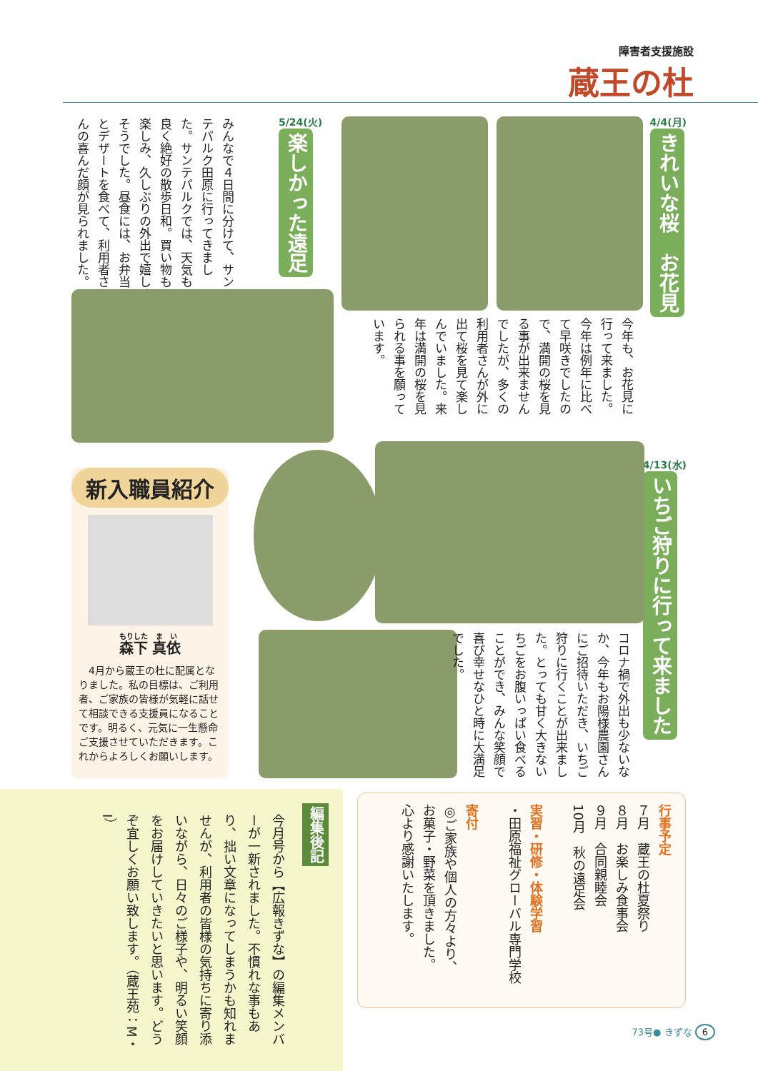障害者支援施設
蔵王の杜
4/4(月)
きれいな桜　お花見
今年も、お花見に行って来ました。今年は例年に比べて早咲きでしたので、満開の桜を見る事が出来ませんでしたが、多くの利用者さんが外に出て桜を見て楽しんでいました。来年は満開の桜を見られる事を願っています。
5/24(火)
楽しかった遠足
みんなで４日間に分けて、サンテパルク田原に行ってきました。サンテパルクでは、天気も良く絶好の散歩日和。買い物も楽しみ、久しぶりの外出で嬉しそうでした。昼食には、お弁当とデザートを食べて、利用者さんの喜んだ顔が見られました。
4/13(水)
いちご狩りに行って来ました
コロナ禍で外出も少ないなか、今年もお陽様農園さんにご招待いただき、いちご狩りに行くことが出来ました。とっても甘く大きないちごをお腹いっぱい食べることができ、みんな笑顔で喜び幸せなひと時に大満足でした。
新入職員紹介
森下 真依
　4月から蔵王の杜に配属となりました。私の目標は、ご利用者、ご家族の皆様が気軽に話せて相談できる支援員になることです。明るく、元気に一生懸命ご支援させていただきます。これからよろしくお願いします。
編集後記
今月号から【広報きずな】の編集メンバーが一新されました。不慣れな事もあり、拙い文章になってしまうかも知れませんが、利用者の皆様の気持ちに寄り添いながら、日々のご様子や、明るい笑顔をお届けしていきたいと思います。どうぞ宜しくお願い致します。（蔵王苑：M・I）
行事予定
７月　蔵王の杜夏祭り
８月　お楽しみ食事会
９月　合同親睦会
10月　秋の遠足会
実習・研修・体験学習
・田原福祉グローバル専門学校
寄付
◎ご家族や個人の方々より、
お菓子・野菜を頂きました。
心より感謝いたします。
73号● きずな 6